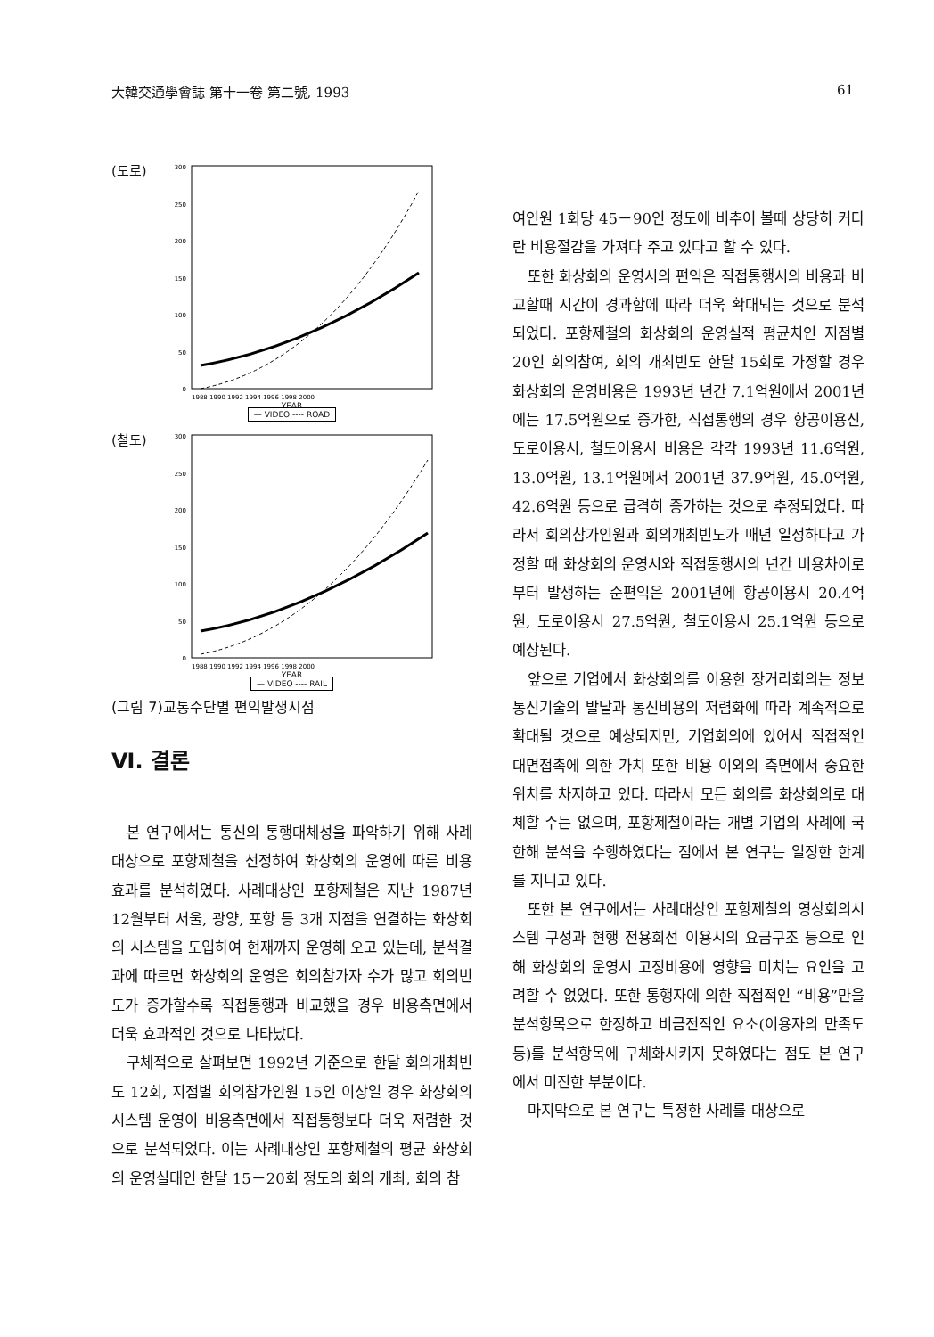大韓交通學會誌 第十一卷 第二號, 1993 61
(도로)
300
250
200
150
100
50
0
1988 1990 1992 1994 1996 1998 2000
YEAR
— VIDEO ---- ROAD
(철도)
300
250
200
150
100
50
0
1988 1990 1992 1994 1996 1998 2000
YEAR
— VIDEO ---- RAIL
(그림 7)교통수단별 편익발생시점
Ⅵ. 결론
본 연구에서는 통신의 통행대체성을 파악하기 위해 사례대상으로 포항제철을 선정하여 화상회의 운영에 따른 비용효과를 분석하였다. 사례대상인 포항제철은 지난 1987년 12월부터 서울, 광양, 포항 등 3개 지점을 연결하는 화상회의 시스템을 도입하여 현재까지 운영해 오고 있는데, 분석결과에 따르면 화상회의 운영은 회의참가자 수가 많고 회의빈도가 증가할수록 직접통행과 비교했을 경우 비용측면에서 더욱 효과적인 것으로 나타났다.
구체적으로 살펴보면 1992년 기준으로 한달 회의개최빈도 12회, 지점별 회의참가인원 15인 이상일 경우 화상회의시스템 운영이 비용측면에서 직접통행보다 더욱 저렴한 것으로 분석되었다. 이는 사례대상인 포항제철의 평균 화상회의 운영실태인 한달 15－20회 정도의 회의 개최, 회의 참
여인원 1회당 45－90인 정도에 비추어 볼때 상당히 커다란 비용절감을 가져다 주고 있다고 할 수 있다.
또한 화상회의 운영시의 편익은 직접통행시의 비용과 비교할때 시간이 경과함에 따라 더욱 확대되는 것으로 분석되었다. 포항제철의 화상회의 운영실적 평균치인 지점별 20인 회의참여, 회의 개최빈도 한달 15회로 가정할 경우 화상회의 운영비용은 1993년 년간 7.1억원에서 2001년에는 17.5억원으로 증가한, 직접통행의 경우 항공이용신, 도로이용시, 철도이용시 비용은 각각 1993년 11.6억원, 13.0억원, 13.1억원에서 2001년 37.9억원, 45.0억원, 42.6억원 등으로 급격히 증가하는 것으로 추정되었다. 따라서 회의참가인원과 회의개최빈도가 매년 일정하다고 가정할 때 화상회의 운영시와 직접통행시의 년간 비용차이로부터 발생하는 순편익은 2001년에 항공이용시 20.4억원, 도로이용시 27.5억원, 철도이용시 25.1억원 등으로 예상된다.
앞으로 기업에서 화상회의를 이용한 장거리회의는 정보통신기술의 발달과 통신비용의 저렴화에 따라 계속적으로 확대될 것으로 예상되지만, 기업회의에 있어서 직접적인 대면접촉에 의한 가치 또한 비용 이외의 측면에서 중요한 위치를 차지하고 있다. 따라서 모든 회의를 화상회의로 대체할 수는 없으며, 포항제철이라는 개별 기업의 사례에 국한해 분석을 수행하였다는 점에서 본 연구는 일정한 한계를 지니고 있다.
또한 본 연구에서는 사례대상인 포항제철의 영상회의시스템 구성과 현행 전용회선 이용시의 요금구조 등으로 인해 화상회의 운영시 고정비용에 영향을 미치는 요인을 고려할 수 없었다. 또한 통행자에 의한 직접적인 “비용”만을 분석항목으로 한정하고 비금전적인 요소(이용자의 만족도 등)를 분석항목에 구체화시키지 못하였다는 점도 본 연구에서 미진한 부분이다.
마지막으로 본 연구는 특정한 사례를 대상으로